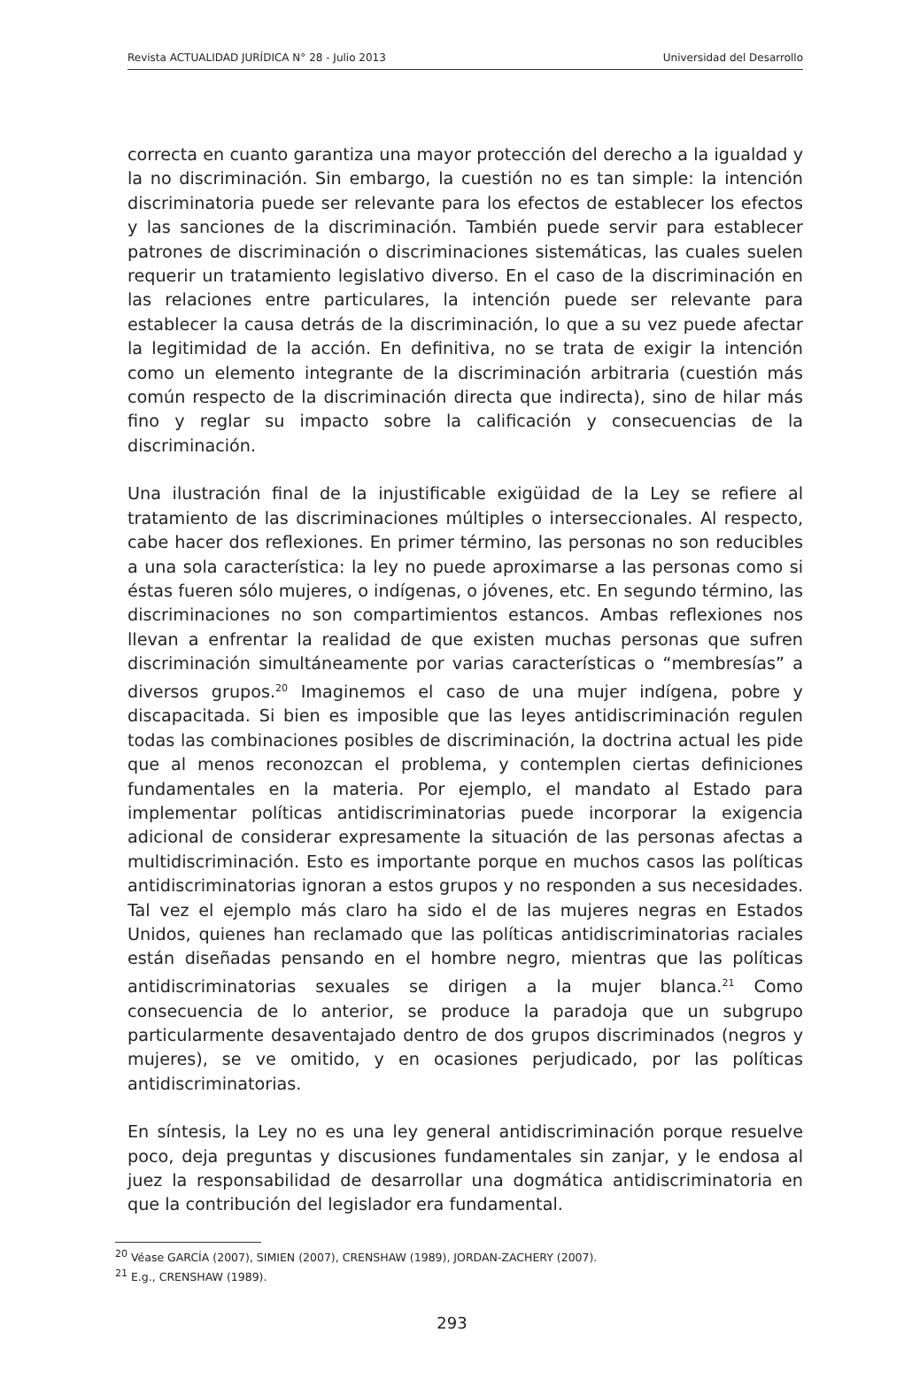Revista ACTUALIDAD JURÍDICA N° 28 - Julio 2013 Universidad del Desarrollo
correcta en cuanto garantiza una mayor protección del derecho a la igualdad y la no discriminación. Sin embargo, la cuestión no es tan simple: la intención discriminatoria puede ser relevante para los efectos de establecer los efectos y las sanciones de la discriminación. También puede servir para establecer patrones de discriminación o discriminaciones sistemáticas, las cuales suelen requerir un tratamiento legislativo diverso. En el caso de la discriminación en las relaciones entre particulares, la intención puede ser relevante para establecer la causa detrás de la discriminación, lo que a su vez puede afectar la legitimidad de la acción. En definitiva, no se trata de exigir la intención como un elemento integrante de la discriminación arbitraria (cuestión más común respecto de la discriminación directa que indirecta), sino de hilar más fino y reglar su impacto sobre la calificación y consecuencias de la discriminación.
Una ilustración final de la injustificable exigüidad de la Ley se refiere al tratamiento de las discriminaciones múltiples o interseccionales. Al respecto, cabe hacer dos reflexiones. En primer término, las personas no son reducibles a una sola característica: la ley no puede aproximarse a las personas como si éstas fueren sólo mujeres, o indígenas, o jóvenes, etc. En segundo término, las discriminaciones no son compartimientos estancos. Ambas reflexiones nos llevan a enfrentar la realidad de que existen muchas personas que sufren discriminación simultáneamente por varias características o “membresías” a diversos grupos.<sup>20</sup> Imaginemos el caso de una mujer indígena, pobre y discapacitada. Si bien es imposible que las leyes antidiscriminación regulen todas las combinaciones posibles de discriminación, la doctrina actual les pide que al menos reconozcan el problema, y contemplen ciertas definiciones fundamentales en la materia. Por ejemplo, el mandato al Estado para implementar políticas antidiscriminatorias puede incorporar la exigencia adicional de considerar expresamente la situación de las personas afectas a multidiscriminación. Esto es importante porque en muchos casos las políticas antidiscriminatorias ignoran a estos grupos y no responden a sus necesidades. Tal vez el ejemplo más claro ha sido el de las mujeres negras en Estados Unidos, quienes han reclamado que las políticas antidiscriminatorias raciales están diseñadas pensando en el hombre negro, mientras que las políticas antidiscriminatorias sexuales se dirigen a la mujer blanca.<sup>21</sup> Como consecuencia de lo anterior, se produce la paradoja que un subgrupo particularmente desaventajado dentro de dos grupos discriminados (negros y mujeres), se ve omitido, y en ocasiones perjudicado, por las políticas antidiscriminatorias.
En síntesis, la Ley no es una ley general antidiscriminación porque resuelve poco, deja preguntas y discusiones fundamentales sin zanjar, y le endosa al juez la responsabilidad de desarrollar una dogmática antidiscriminatoria en que la contribución del legislador era fundamental.
<sup>20</sup> Véase GARCÍA (2007), SIMIEN (2007), CRENSHAW (1989), JORDAN-ZACHERY (2007).
<sup>21</sup> E.g., CRENSHAW (1989).
293